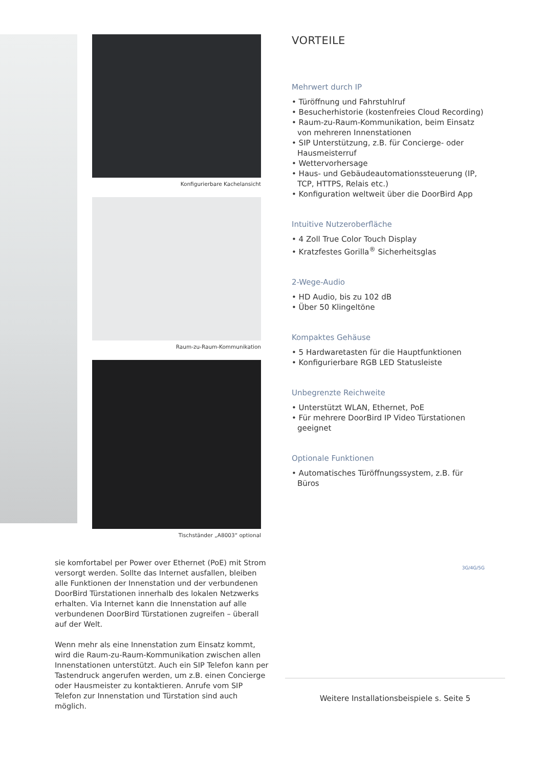Konfigurierbare Kachelansicht
Raum-zu-Raum-Kommunikation
Tischständer „A8003“ optional
VORTEILE
Mehrwert durch IP
• Türöffnung und Fahrstuhlruf
• Besucherhistorie (kostenfreies Cloud Recording)
• Raum-zu-Raum-Kommunikation, beim Einsatz von mehreren Innenstationen
• SIP Unterstützung, z.B. für Concierge- oder Hausmeisterruf
• Wettervorhersage
• Haus- und Gebäudeautomationssteuerung (IP, TCP, HTTPS, Relais etc.)
• Konfiguration weltweit über die DoorBird App
Intuitive Nutzeroberfläche
• 4 Zoll True Color Touch Display
• Kratzfestes Gorilla<sup>®</sup> Sicherheitsglas
2-Wege-Audio
• HD Audio, bis zu 102 dB
• Über 50 Klingeltöne
Kompaktes Gehäuse
• 5 Hardwaretasten für die Hauptfunktionen
• Konfigurierbare RGB LED Statusleiste
Unbegrenzte Reichweite
• Unterstützt WLAN, Ethernet, PoE
• Für mehrere DoorBird IP Video Türstationen geeignet
Optionale Funktionen
• Automatisches Türöffnungssystem, z.B. für Büros
sie komfortabel per Power over Ethernet (PoE) mit Strom versorgt werden. Sollte das Internet ausfallen, bleiben alle Funktionen der Innenstation und der verbundenen DoorBird Türstationen innerhalb des lokalen Netzwerks erhalten. Via Internet kann die Innenstation auf alle verbundenen DoorBird Türstationen zugreifen – überall auf der Welt.
Wenn mehr als eine Innenstation zum Einsatz kommt, wird die Raum-zu-Raum-Kommunikation zwischen allen Innenstationen unterstützt. Auch ein SIP Telefon kann per Tastendruck angerufen werden, um z.B. einen Concierge oder Hausmeister zu kontaktieren. Anrufe vom SIP Telefon zur Innenstation und Türstation sind auch möglich.
3G/4G/5G
Weitere Installationsbeispiele s. Seite 5